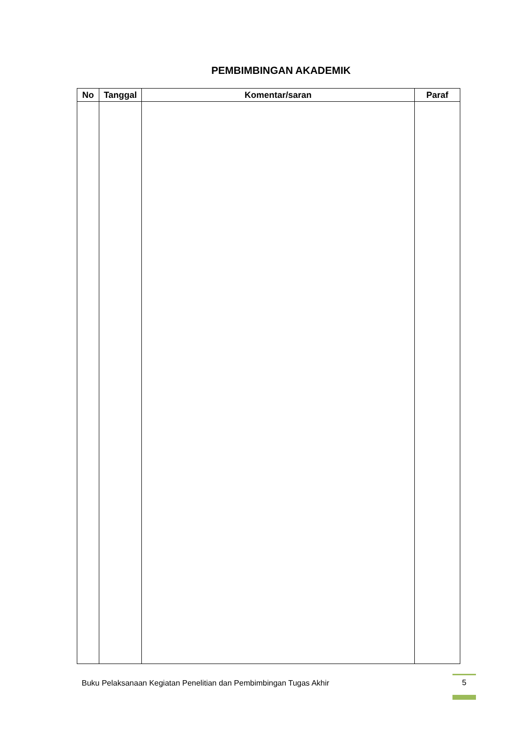PEMBIMBINGAN AKADEMIK
| No | Tanggal | Komentar/saran | Paraf |
| --- | --- | --- | --- |
Buku Pelaksanaan Kegiatan Penelitian dan Pembimbingan Tugas Akhir 5